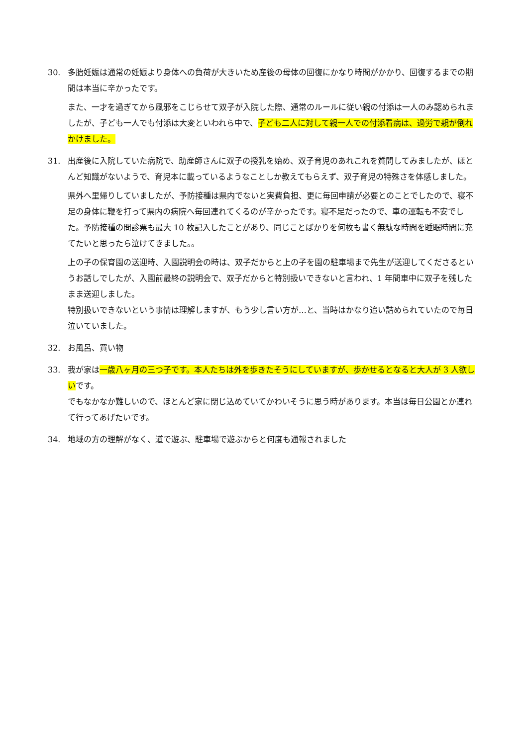30. 多胎妊娠は通常の妊娠より身体への負荷が大きいため産後の母体の回復にかなり時間がかかり、回復するまでの期間は本当に辛かったです。
また、一才を過ぎてから風邪をこじらせて双子が入院した際、通常のルールに従い親の付添は一人のみ認められましたが、子ども一人でも付添は大変といわれら中で、子ども二人に対して親一人での付添看病は、過労で親が倒れかけました。
31. 出産後に入院していた病院で、助産師さんに双子の授乳を始め、双子育児のあれこれを質問してみましたが、ほとんど知識がないようで、育児本に載っているようなことしか教えてもらえず、双子育児の特殊さを体感しました。
県外へ里帰りしていましたが、予防接種は県内でないと実費負担、更に毎回申請が必要とのことでしたので、寝不足の身体に鞭を打って県内の病院へ毎回連れてくるのが辛かったです。寝不足だったので、車の運転も不安でした。予防接種の問診票も最大 10 枚記入したことがあり、同じことばかりを何枚も書く無駄な時間を睡眠時間に充てたいと思ったら泣けてきました。。
上の子の保育園の送迎時、入園説明会の時は、双子だからと上の子を園の駐車場まで先生が送迎してくださるというお話しでしたが、入園前最終の説明会で、双子だからと特別扱いできないと言われ、1 年間車中に双子を残したまま送迎しました。
特別扱いできないという事情は理解しますが、もう少し言い方が…と、当時はかなり追い詰められていたので毎日泣いていました。
32. お風呂、買い物
33. 我が家は一歳八ヶ月の三つ子です。本人たちは外を歩きたそうにしていますが、歩かせるとなると大人が 3 人欲しいです。
でもなかなか難しいので、ほとんど家に閉じ込めていてかわいそうに思う時があります。本当は毎日公園とか連れて行ってあげたいです。
34. 地域の方の理解がなく、道で遊ぶ、駐車場で遊ぶからと何度も通報されました